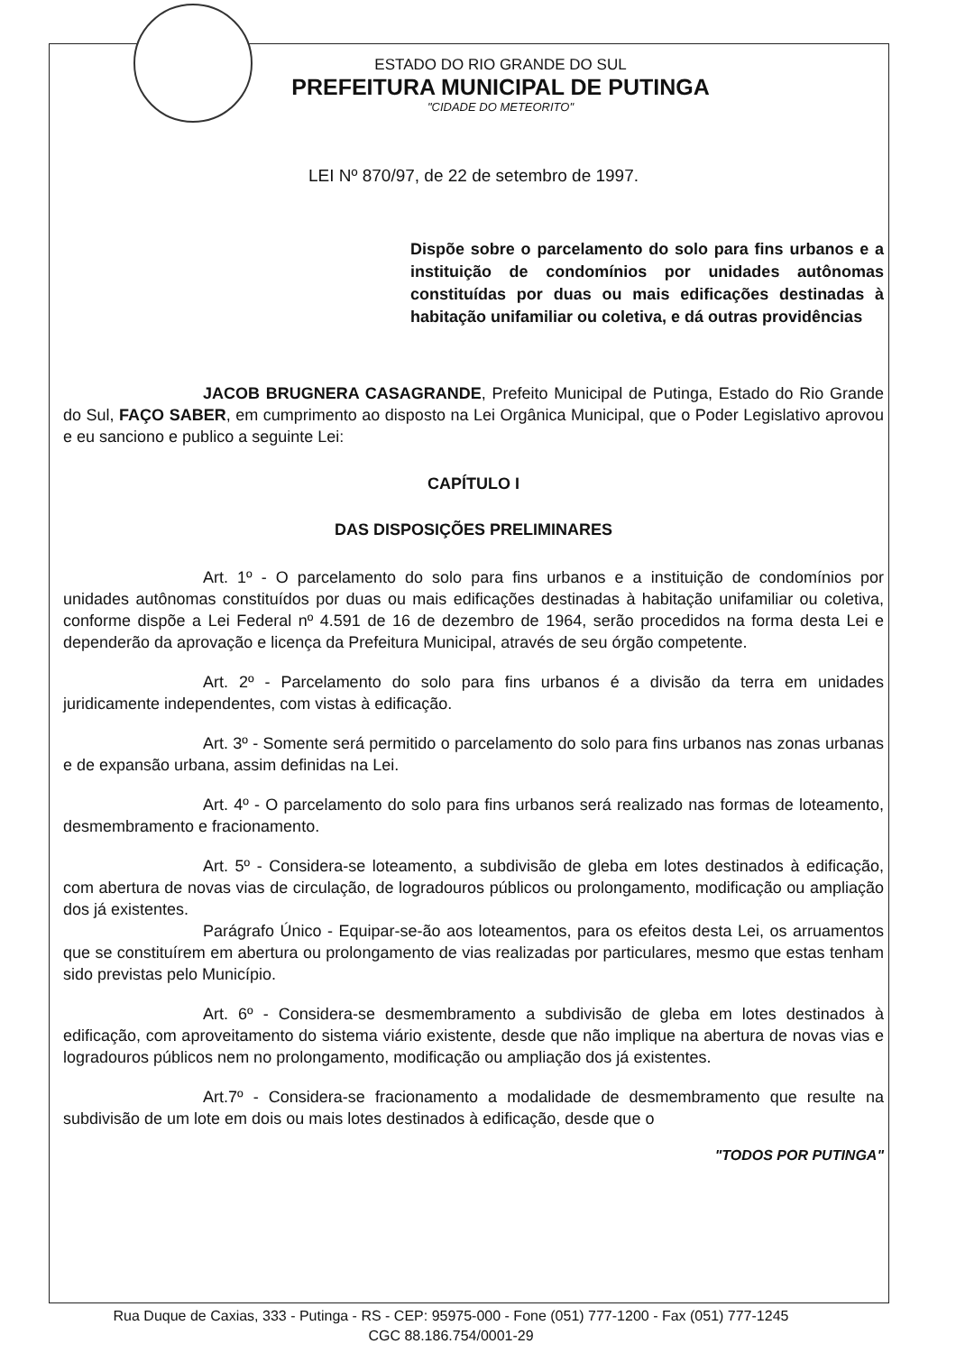ESTADO DO RIO GRANDE DO SUL
PREFEITURA MUNICIPAL DE PUTINGA
"CIDADE DO METEORITO"
LEI Nº 870/97, de 22 de setembro de 1997.
Dispõe sobre o parcelamento do solo para fins urbanos e a instituição de condomínios por unidades autônomas constituídas por duas ou mais edificações destinadas à habitação unifamiliar ou coletiva, e dá outras providências
JACOB BRUGNERA CASAGRANDE, Prefeito Municipal de Putinga, Estado do Rio Grande do Sul, FAÇO SABER, em cumprimento ao disposto na Lei Orgânica Municipal, que o Poder Legislativo aprovou e eu sanciono e publico a seguinte Lei:
CAPÍTULO I
DAS DISPOSIÇÕES PRELIMINARES
Art. 1º - O parcelamento do solo para fins urbanos e a instituição de condomínios por unidades autônomas constituídos por duas ou mais edificações destinadas à habitação unifamiliar ou coletiva, conforme dispõe a Lei Federal nº 4.591 de 16 de dezembro de 1964, serão procedidos na forma desta Lei e dependerão da aprovação e licença da Prefeitura Municipal, através de seu órgão competente.
Art. 2º - Parcelamento do solo para fins urbanos é a divisão da terra em unidades juridicamente independentes, com vistas à edificação.
Art. 3º - Somente será permitido o parcelamento do solo para fins urbanos nas zonas urbanas e de expansão urbana, assim definidas na Lei.
Art. 4º - O parcelamento do solo para fins urbanos será realizado nas formas de loteamento, desmembramento e fracionamento.
Art. 5º - Considera-se loteamento, a subdivisão de gleba em lotes destinados à edificação, com abertura de novas vias de circulação, de logradouros públicos ou prolongamento, modificação ou ampliação dos já existentes.
Parágrafo Único - Equipar-se-ão aos loteamentos, para os efeitos desta Lei, os arruamentos que se constituírem em abertura ou prolongamento de vias realizadas por particulares, mesmo que estas tenham sido previstas pelo Município.
Art. 6º - Considera-se desmembramento a subdivisão de gleba em lotes destinados à edificação, com aproveitamento do sistema viário existente, desde que não implique na abertura de novas vias e logradouros públicos nem no prolongamento, modificação ou ampliação dos já existentes.
Art.7º - Considera-se fracionamento a modalidade de desmembramento que resulte na subdivisão de um lote em dois ou mais lotes destinados à edificação, desde que o
"TODOS POR PUTINGA"
Rua Duque de Caxias, 333 - Putinga - RS - CEP: 95975-000 - Fone (051) 777-1200 - Fax (051) 777-1245
CGC 88.186.754/0001-29